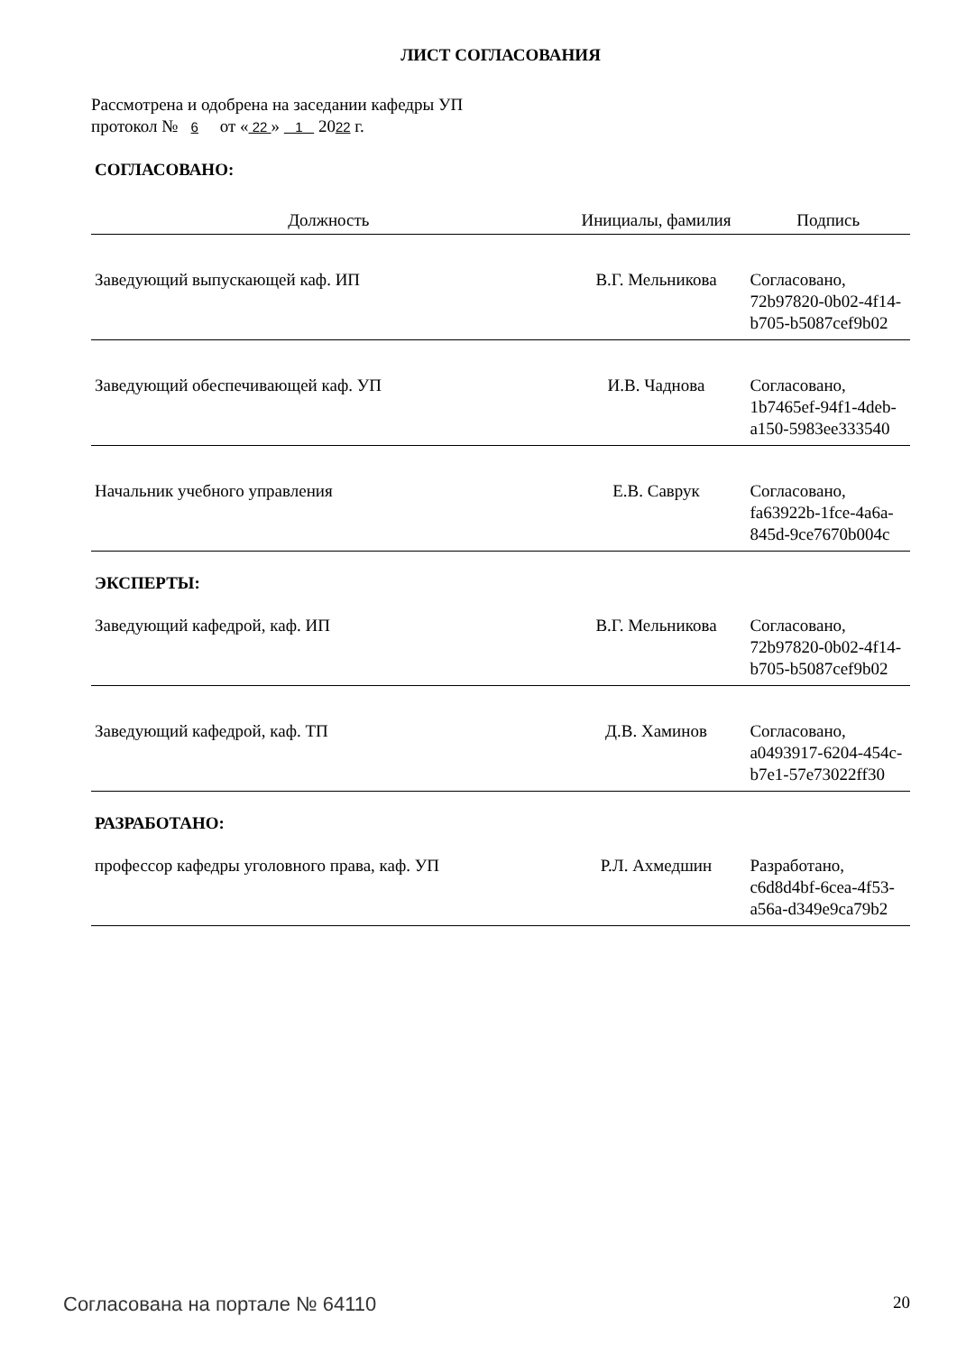ЛИСТ СОГЛАСОВАНИЯ
Рассмотрена и одобрена на заседании кафедры УП
протокол № 6 от « 22 » 1 2022 г.
СОГЛАСОВАНО:
| Должность | Инициалы, фамилия | Подпись |
| --- | --- | --- |
| Заведующий выпускающей каф. ИП | В.Г. Мельникова | Согласовано, 72b97820-0b02-4f14-b705-b5087cef9b02 |
| Заведующий обеспечивающей каф. УП | И.В. Чаднова | Согласовано, 1b7465ef-94f1-4deb-a150-5983ee333540 |
| Начальник учебного управления | Е.В. Саврук | Согласовано, fa63922b-1fce-4a6a-845d-9ce7670b004c |
ЭКСПЕРТЫ:
| Заведующий кафедрой, каф. ИП | В.Г. Мельникова | Согласовано, 72b97820-0b02-4f14-b705-b5087cef9b02 |
| Заведующий кафедрой, каф. ТП | Д.В. Хаминов | Согласовано, a0493917-6204-454c-b7e1-57e73022ff30 |
РАЗРАБОТАНО:
| профессор кафедры уголовного права, каф. УП | Р.Л. Ахмедшин | Разработано, c6d8d4bf-6cea-4f53-a56a-d349e9ca79b2 |
Согласована на портале № 64110 20